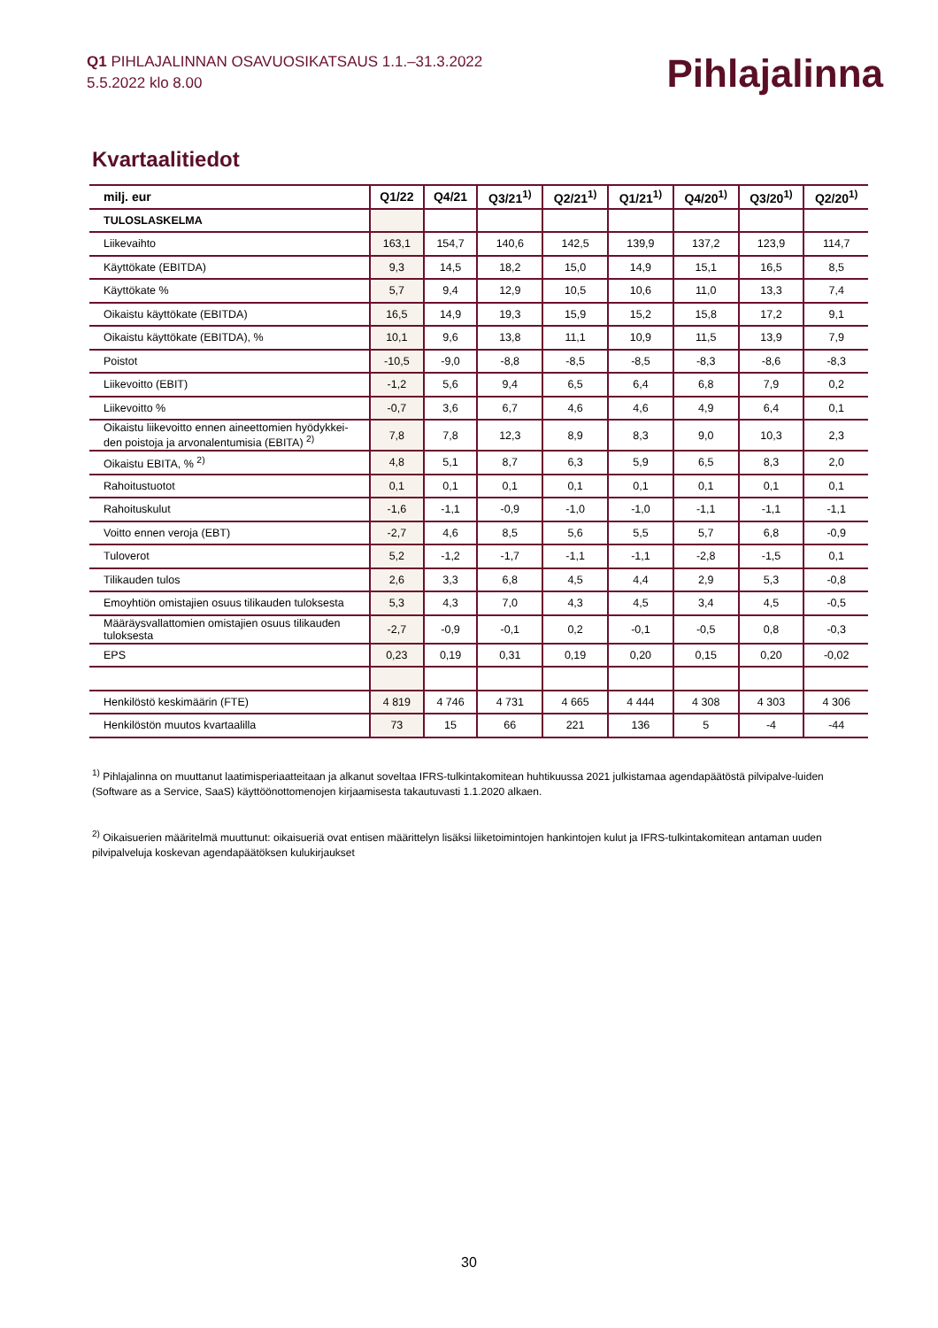Q1 PIHLAJALINNAN OSAVUOSIKATSAUS 1.1.–31.3.2022
5.5.2022 klo 8.00
Pihlajalinna
Kvartaalitiedot
| milj. eur | Q1/22 | Q4/21 | Q3/21<sup>1)</sup> | Q2/21<sup>1)</sup> | Q1/21<sup>1)</sup> | Q4/20<sup>1)</sup> | Q3/20<sup>1)</sup> | Q2/20<sup>1)</sup> |
| --- | --- | --- | --- | --- | --- | --- | --- | --- |
| TULOSLASKELMA | | | | | | | | |
| Liikevaihto | 163,1 | 154,7 | 140,6 | 142,5 | 139,9 | 137,2 | 123,9 | 114,7 |
| Käyttökate (EBITDA) | 9,3 | 14,5 | 18,2 | 15,0 | 14,9 | 15,1 | 16,5 | 8,5 |
| Käyttökate % | 5,7 | 9,4 | 12,9 | 10,5 | 10,6 | 11,0 | 13,3 | 7,4 |
| Oikaistu käyttökate (EBITDA) | 16,5 | 14,9 | 19,3 | 15,9 | 15,2 | 15,8 | 17,2 | 9,1 |
| Oikaistu käyttökate (EBITDA), % | 10,1 | 9,6 | 13,8 | 11,1 | 10,9 | 11,5 | 13,9 | 7,9 |
| Poistot | -10,5 | -9,0 | -8,8 | -8,5 | -8,5 | -8,3 | -8,6 | -8,3 |
| Liikevoitto (EBIT) | -1,2 | 5,6 | 9,4 | 6,5 | 6,4 | 6,8 | 7,9 | 0,2 |
| Liikevoitto % | -0,7 | 3,6 | 6,7 | 4,6 | 4,6 | 4,9 | 6,4 | 0,1 |
| Oikaistu liikevoitto ennen aineettomien hyödykkei-den poistoja ja arvonalentumisia (EBITA) <sup>2)</sup> | 7,8 | 7,8 | 12,3 | 8,9 | 8,3 | 9,0 | 10,3 | 2,3 |
| Oikaistu EBITA, % <sup>2)</sup> | 4,8 | 5,1 | 8,7 | 6,3 | 5,9 | 6,5 | 8,3 | 2,0 |
| Rahoitustuotot | 0,1 | 0,1 | 0,1 | 0,1 | 0,1 | 0,1 | 0,1 | 0,1 |
| Rahoituskulut | -1,6 | -1,1 | -0,9 | -1,0 | -1,0 | -1,1 | -1,1 | -1,1 |
| Voitto ennen veroja (EBT) | -2,7 | 4,6 | 8,5 | 5,6 | 5,5 | 5,7 | 6,8 | -0,9 |
| Tuloverot | 5,2 | -1,2 | -1,7 | -1,1 | -1,1 | -2,8 | -1,5 | 0,1 |
| Tilikauden tulos | 2,6 | 3,3 | 6,8 | 4,5 | 4,4 | 2,9 | 5,3 | -0,8 |
| Emoyhtiön omistajien osuus tilikauden tuloksesta | 5,3 | 4,3 | 7,0 | 4,3 | 4,5 | 3,4 | 4,5 | -0,5 |
| Määräysvallattomien omistajien osuus tilikauden tuloksesta | -2,7 | -0,9 | -0,1 | 0,2 | -0,1 | -0,5 | 0,8 | -0,3 |
| EPS | 0,23 | 0,19 | 0,31 | 0,19 | 0,20 | 0,15 | 0,20 | -0,02 |
| Henkilöstö keskimäärin (FTE) | 4 819 | 4 746 | 4 731 | 4 665 | 4 444 | 4 308 | 4 303 | 4 306 |
| Henkilöstön muutos kvartaalilla | 73 | 15 | 66 | 221 | 136 | 5 | -4 | -44 |
<sup>1)</sup> Pihlajalinna on muuttanut laatimisperiaatteitaan ja alkanut soveltaa IFRS-tulkintakomitean huhtikuussa 2021 julkistamaa agendapäätöstä pilvipalve-luiden (Software as a Service, SaaS) käyttöönottomenojen kirjaamisesta takautuvasti 1.1.2020 alkaen.
<sup>2)</sup> Oikaisuerien määritelmä muuttunut: oikaisueriä ovat entisen määrittelyn lisäksi liiketoimintojen hankintojen kulut ja IFRS-tulkintakomitean antaman uuden pilvipalveluja koskevan agendapäätöksen kulukirjaukset
30